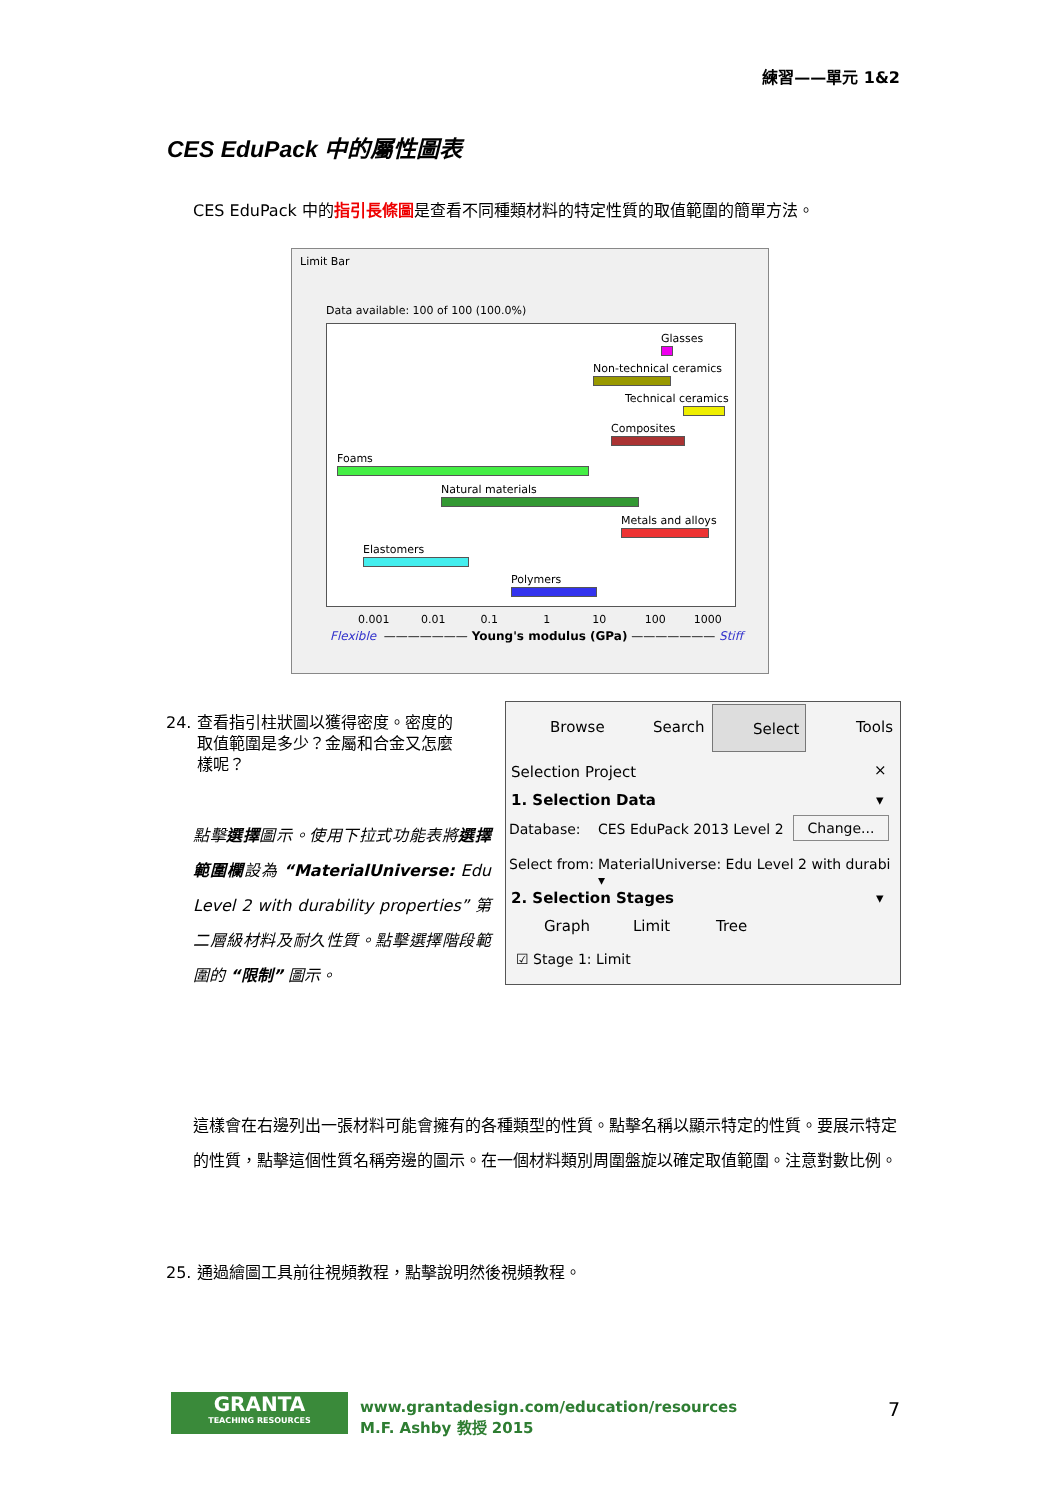練習——單元 1&2
CES EduPack 中的屬性圖表
CES EduPack 中的指引長條圖是查看不同種類材料的特定性質的取值範圍的簡單方法。
Limit Bar
Data available: 100 of 100 (100.0%)
Glasses
Non-technical ceramics
Technical ceramics
Composites
Foams
Natural materials
Metals and alloys
Elastomers
Polymers
0.001 0.01 0.1 1 10 100 1000
Flexible ——————— Young's modulus (GPa) ——————— Stiff
24. 查看指引柱狀圖以獲得密度。密度的
取值範圍是多少？金屬和合金又怎麼
樣呢？
點擊選擇圖示。使用下拉式功能表將選擇範圍欄設為 “MaterialUniverse: Edu Level 2 with durability properties” 第二層級材料及耐久性質。點擊選擇階段範圍的 “限制” 圖示。
Browse Search Select Tools
Selection Project ×
1. Selection Data ▾
Database: CES EduPack 2013 Level 2 Change...
Select from:
MaterialUniverse: Edu Level 2 with durabi ▾
2. Selection Stages ▾
Graph Limit Tree
☑ Stage 1: Limit
這樣會在右邊列出一張材料可能會擁有的各種類型的性質。點擊名稱以顯示特定的性質。要展示特定的性質，點擊這個性質名稱旁邊的圖示。在一個材料類別周圍盤旋以確定取值範圍。注意對數比例。
25. 通過繪圖工具前往視頻教程，點擊說明然後視頻教程。
GRANTA
TEACHING RESOURCES
www.grantadesign.com/education/resources
M.F. Ashby 教授 2015
7